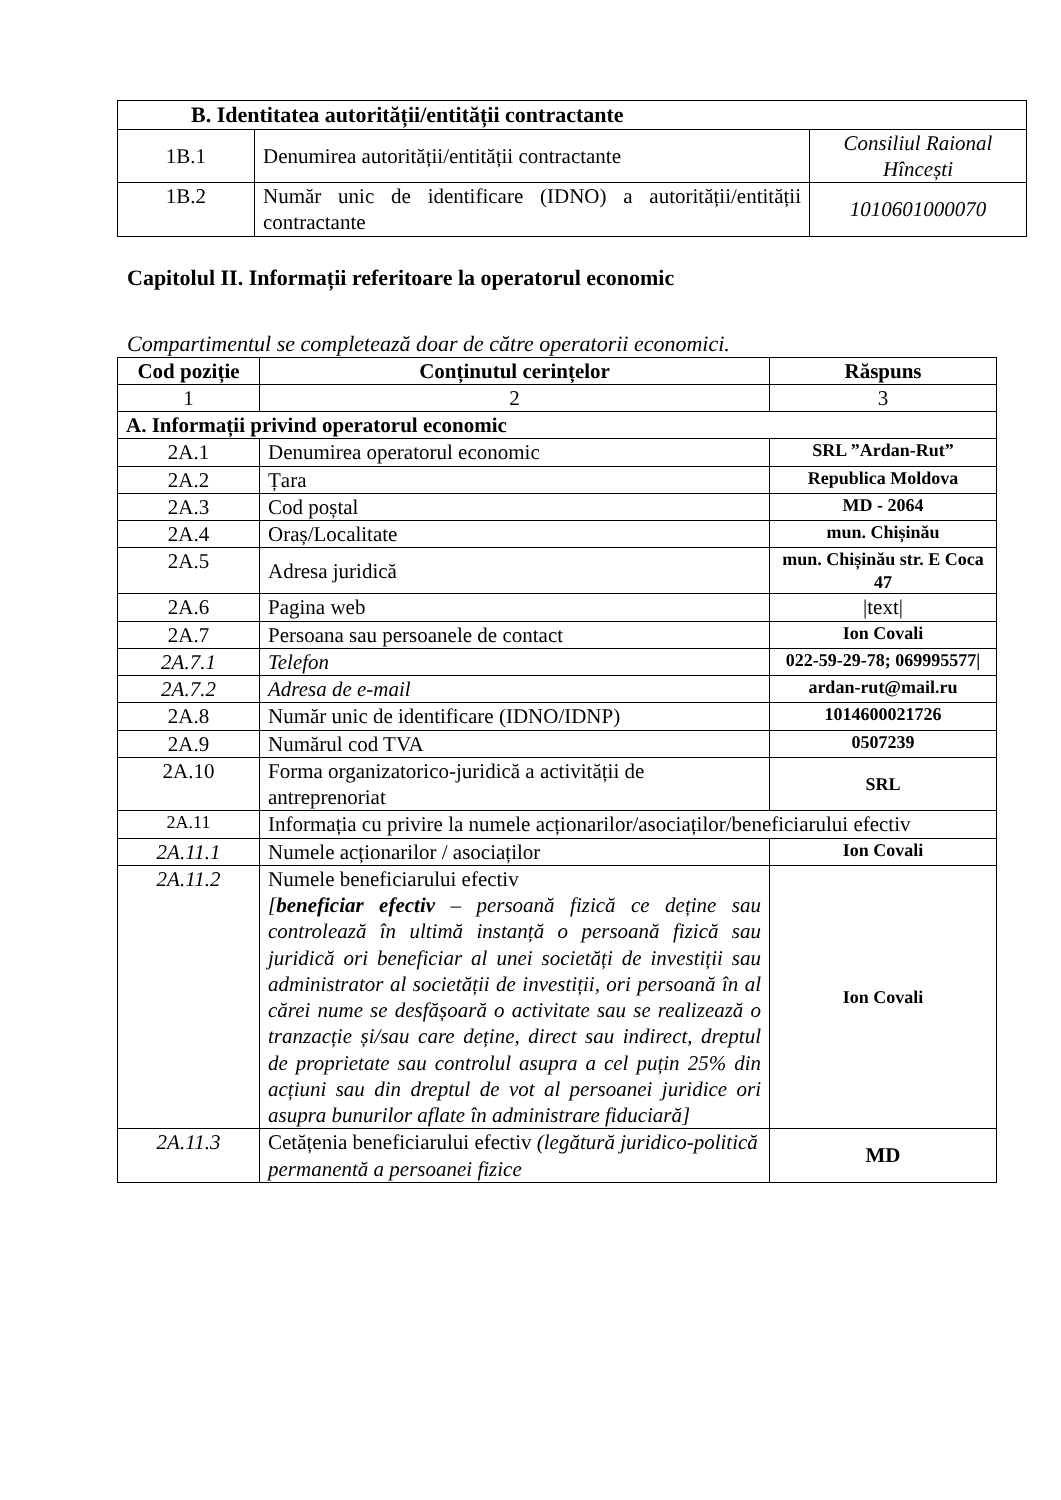| B. Identitatea autorității/entității contractante | | |
| 1B.1 | Denumirea autorității/entității contractante | Consiliul Raional Hîncești |
| 1B.2 | Număr unic de identificare (IDNO) a autorității/entității contractante | 1010601000070 |
Capitolul II. Informații referitoare la operatorul economic
Compartimentul se completează doar de către operatorii economici.
| Cod poziție | Conținutul cerințelor | Răspuns |
| --- | --- | --- |
| 1 | 2 | 3 |
| A. Informații privind operatorul economic | | |
| 2A.1 | Denumirea operatorul economic | SRL ”Ardan-Rut” |
| 2A.2 | Țara | Republica Moldova |
| 2A.3 | Cod poștal | MD - 2064 |
| 2A.4 | Oraș/Localitate | mun. Chișinău |
| 2A.5 | Adresa juridică | mun. Chișinău str. E Coca 47 |
| 2A.6 | Pagina web | /text/ |
| 2A.7 | Persoana sau persoanele de contact | Ion Covali |
| 2A.7.1 | Telefon | 022-59-29-78; 069995577/ |
| 2A.7.2 | Adresa de e-mail | ardan-rut@mail.ru |
| 2A.8 | Număr unic de identificare (IDNO/IDNP) | 1014600021726 |
| 2A.9 | Numărul cod TVA | 0507239 |
| 2A.10 | Forma organizatorico-juridică a activității de antreprenoriat | SRL |
| 2A.11 | Informația cu privire la numele acționarilor/asociaților/beneficiarului efectiv | |
| 2A.11.1 | Numele acționarilor / asociaților | Ion Covali |
| 2A.11.2 | Numele beneficiarului efectiv [ beneficiar efectiv – persoană fizică ce deține sau controlează în ultimă instanță o persoană fizică sau juridică ori beneficiar al unei societăți de investiții sau administrator al societății de investiții, ori persoană în al cărei nume se desfășoară o activitate sau se realizează o tranzacție și/sau care deține, direct sau indirect, dreptul de proprietate sau controlul asupra a cel puțin 25% din acțiuni sau din dreptul de vot al persoanei juridice ori asupra bunurilor aflate în administrare fiduciară] | Ion Covali |
| 2A.11.3 | Cetățenia beneficiarului efectiv (legătură juridico-politică permanentă a persoanei fizice | MD |